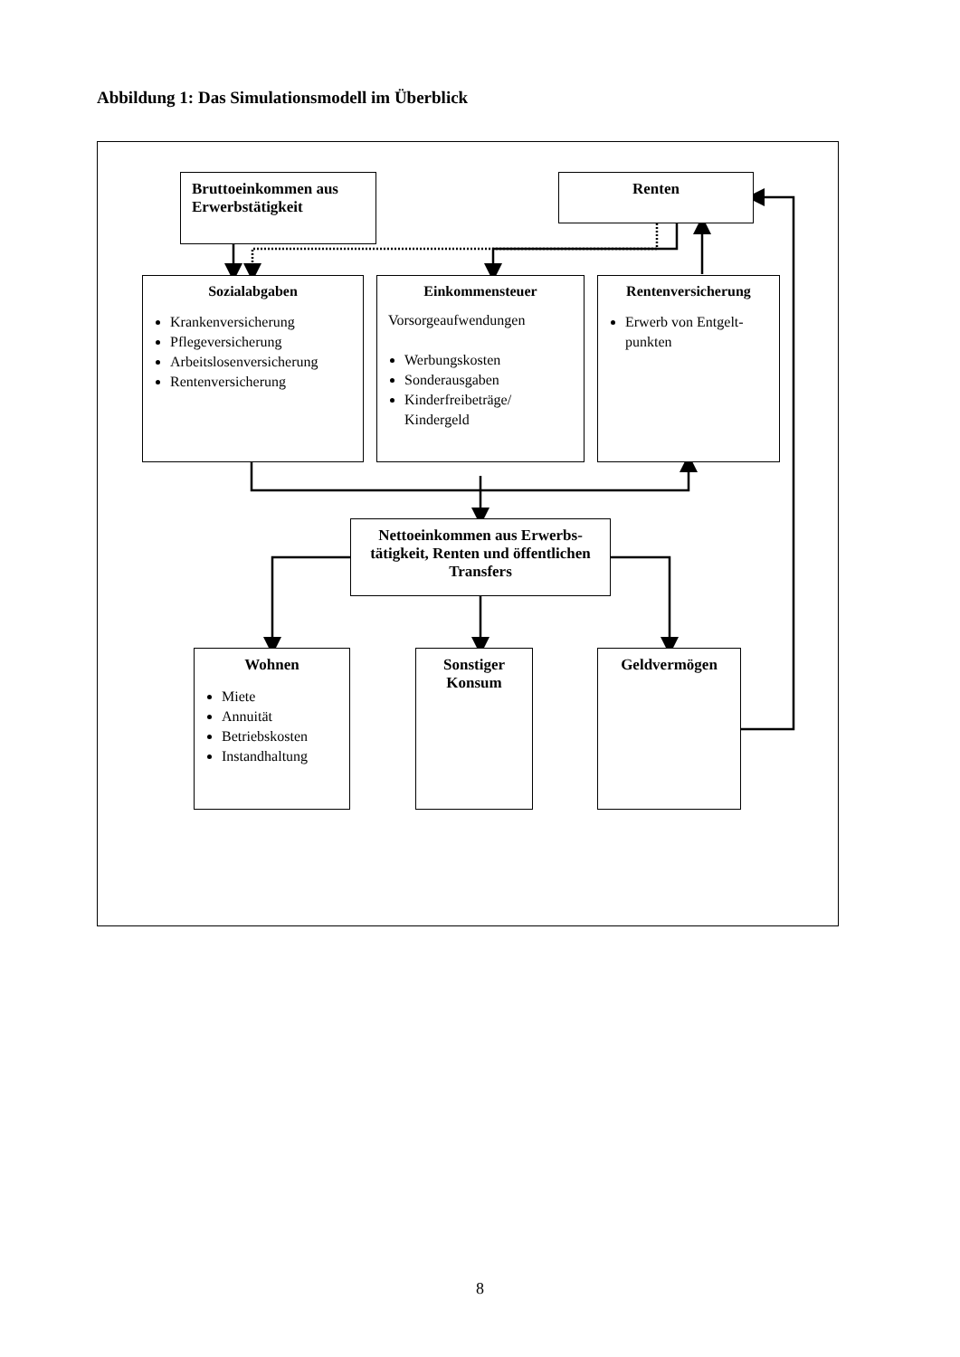Abbildung 1: Das Simulationsmodell im Überblick
Bruttoeinkommen aus Erwerbstätigkeit
Renten
Sozialabgaben
Krankenversicherung
Pflegeversicherung
Arbeitslosenversicherung
Rentenversicherung
Einkommensteuer
Vorsorgeaufwendungen
Werbungskosten
Sonderausgaben
Kinderfreibeträge/ Kindergeld
Rentenversicherung
Erwerb von Entgelt-punkten
Nettoeinkommen aus Erwerbs-tätigkeit, Renten und öffentlichen Transfers
Wohnen
Miete
Annuität
Betriebskosten
Instandhaltung
Sonstiger Konsum
Geldvermögen
8